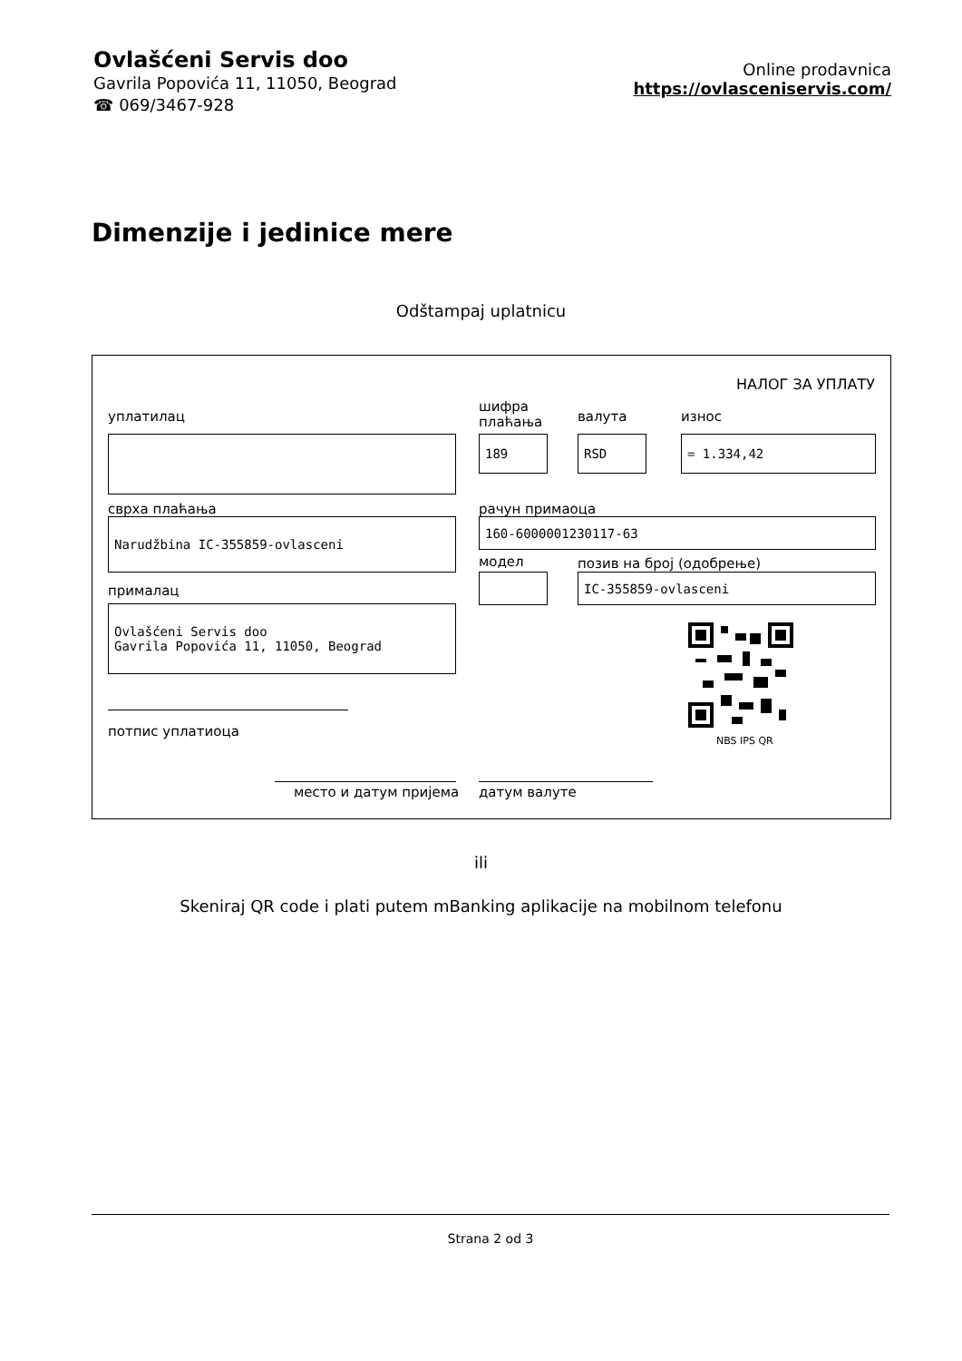Ovlašćeni Servis doo
Gavrila Popovića 11, 11050, Beograd
☎ 069/3467-928
Online prodavnica
https://ovlasceniservis.com/
Dimenzije i jedinice mere
Odštampaj uplatnicu
НАЛОГ ЗА УПЛАТУ
уплатилац
шифра
плаћања
валута износ
189 RSD = 1.334,42
сврха плаћања рачун примаоца
Narudžbina IC-355859-ovlasceni 160-6000001230117-63
модел позив на број (одобрење)
IC-355859-ovlasceni
прималац
Ovlašćeni Servis doo
Gavrila Popovića 11, 11050, Beograd
NBS IPS QR
потпис уплатиоца
место и датум пријема датум валуте
ili
Skeniraj QR code i plati putem mBanking aplikacije na mobilnom telefonu
Strana 2 od 3